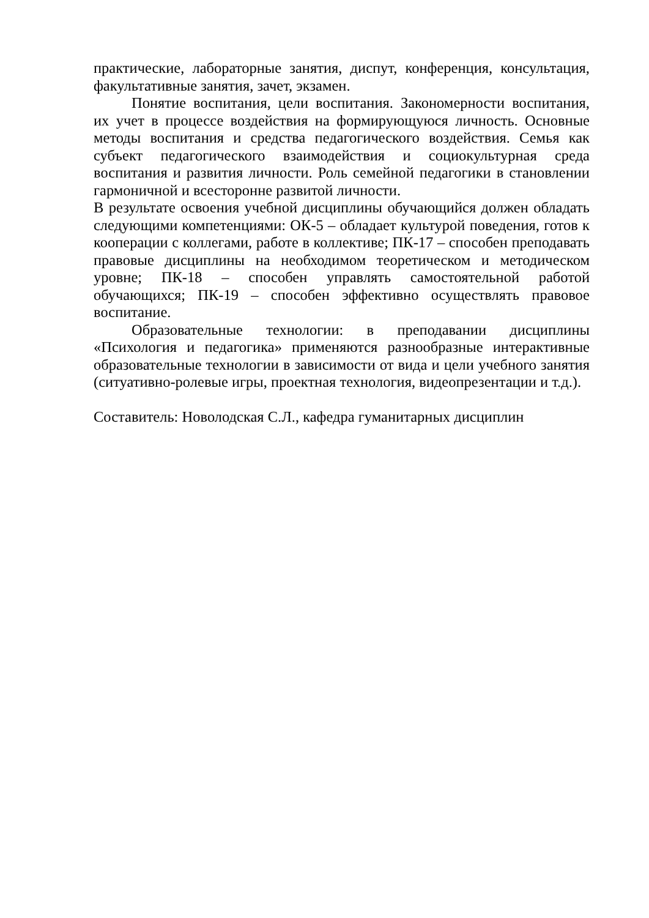практические, лабораторные занятия, диспут, конференция, консультация, факультативные занятия, зачет, экзамен.
Понятие воспитания, цели воспитания. Закономерности воспитания, их учет в процессе воздействия на формирующуюся личность. Основные методы воспитания и средства педагогического воздействия. Семья как субъект педагогического взаимодействия и социокультурная среда воспитания и развития личности. Роль семейной педагогики в становлении гармоничной и всесторонне развитой личности.
В результате освоения учебной дисциплины обучающийся должен обладать следующими компетенциями: ОК-5 – обладает культурой поведения, готов к кооперации с коллегами, работе в коллективе; ПК-17 – способен преподавать правовые дисциплины на необходимом теоретическом и методическом уровне; ПК-18 – способен управлять самостоятельной работой обучающихся; ПК-19 – способен эффективно осуществлять правовое воспитание.
Образовательные технологии: в преподавании дисциплины «Психология и педагогика» применяются разнообразные интерактивные образовательные технологии в зависимости от вида и цели учебного занятия (ситуативно-ролевые игры, проектная технология, видеопрезентации и т.д.).
Составитель: Новолодская С.Л., кафедра гуманитарных дисциплин